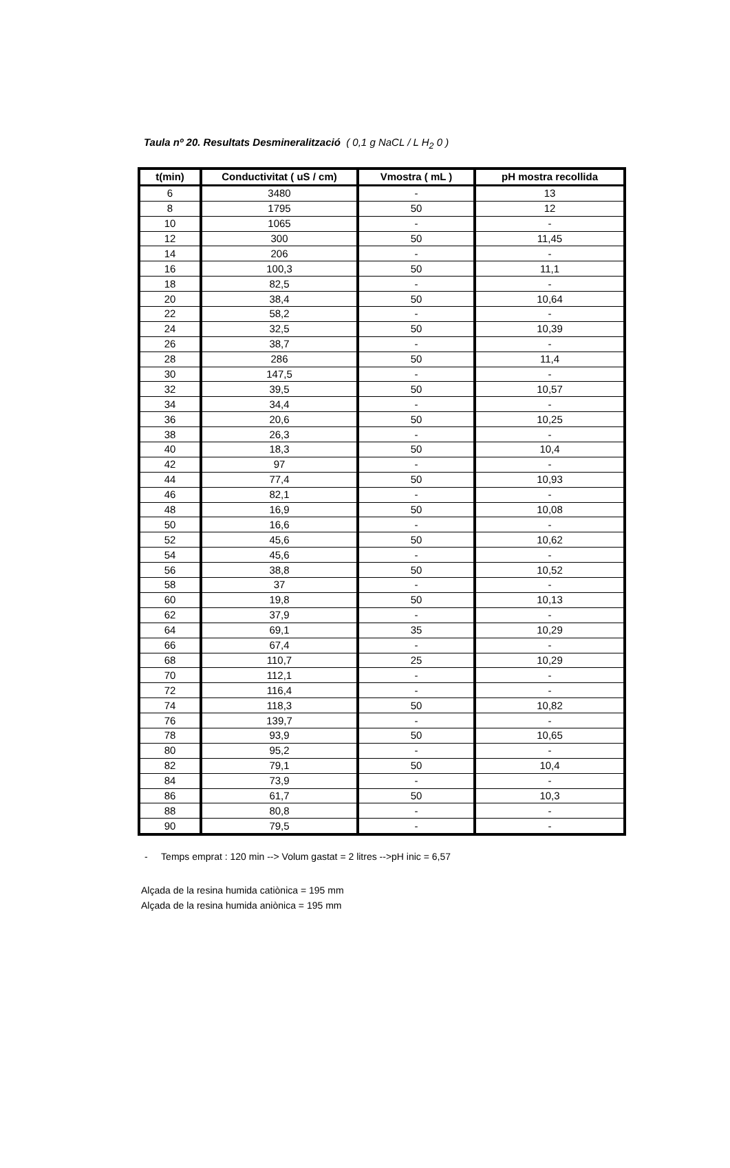Taula nº 20. Resultats Desmineralització ( 0,1 g NaCL / L H<sub>2</sub> 0 )
| t(min) | Conductivitat ( uS / cm) | Vmostra ( mL ) | pH mostra recollida |
| --- | --- | --- | --- |
| 6 | 3480 | - | 13 |
| 8 | 1795 | 50 | 12 |
| 10 | 1065 | - | - |
| 12 | 300 | 50 | 11,45 |
| 14 | 206 | - | - |
| 16 | 100,3 | 50 | 11,1 |
| 18 | 82,5 | - | - |
| 20 | 38,4 | 50 | 10,64 |
| 22 | 58,2 | - | - |
| 24 | 32,5 | 50 | 10,39 |
| 26 | 38,7 | - | - |
| 28 | 286 | 50 | 11,4 |
| 30 | 147,5 | - | - |
| 32 | 39,5 | 50 | 10,57 |
| 34 | 34,4 | - | - |
| 36 | 20,6 | 50 | 10,25 |
| 38 | 26,3 | - | - |
| 40 | 18,3 | 50 | 10,4 |
| 42 | 97 | - | - |
| 44 | 77,4 | 50 | 10,93 |
| 46 | 82,1 | - | - |
| 48 | 16,9 | 50 | 10,08 |
| 50 | 16,6 | - | - |
| 52 | 45,6 | 50 | 10,62 |
| 54 | 45,6 | - | - |
| 56 | 38,8 | 50 | 10,52 |
| 58 | 37 | - | - |
| 60 | 19,8 | 50 | 10,13 |
| 62 | 37,9 | - | - |
| 64 | 69,1 | 35 | 10,29 |
| 66 | 67,4 | - | - |
| 68 | 110,7 | 25 | 10,29 |
| 70 | 112,1 | - | - |
| 72 | 116,4 | - | - |
| 74 | 118,3 | 50 | 10,82 |
| 76 | 139,7 | - | - |
| 78 | 93,9 | 50 | 10,65 |
| 80 | 95,2 | - | - |
| 82 | 79,1 | 50 | 10,4 |
| 84 | 73,9 | - | - |
| 86 | 61,7 | 50 | 10,3 |
| 88 | 80,8 | - | - |
| 90 | 79,5 | - | - |
- Temps emprat : 120 min --> Volum gastat = 2 litres -->pH inic = 6,57
Alçada de la resina humida catiònica = 195 mm
Alçada de la resina humida aniònica = 195 mm